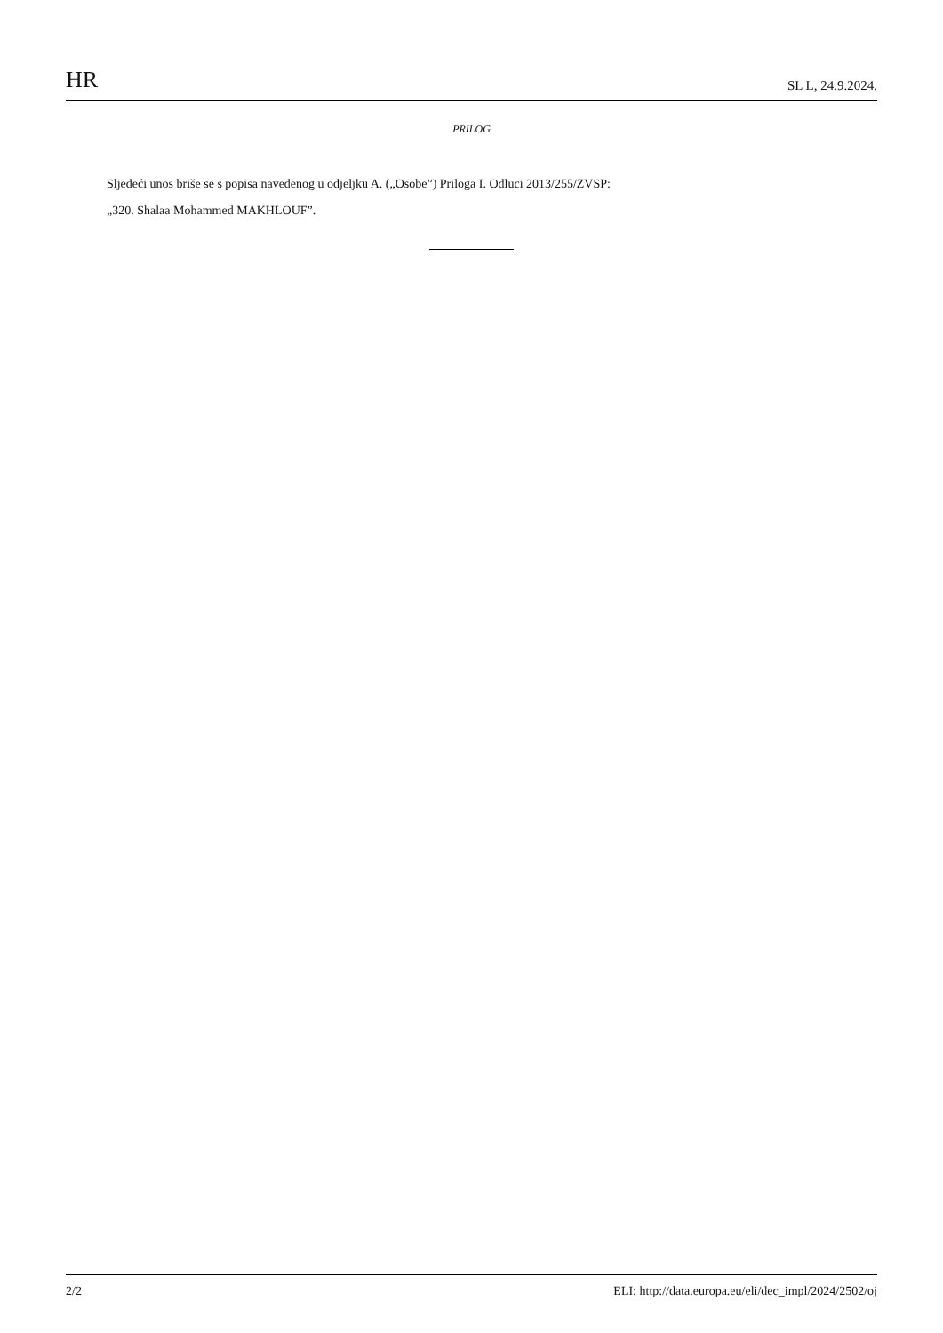HR SL L, 24.9.2024.
PRILOG
Sljedeći unos briše se s popisa navedenog u odjeljku A. („Osobe”) Priloga I. Odluci 2013/255/ZVSP:
„320. Shalaa Mohammed MAKHLOUF”.
2/2 ELI: http://data.europa.eu/eli/dec_impl/2024/2502/oj